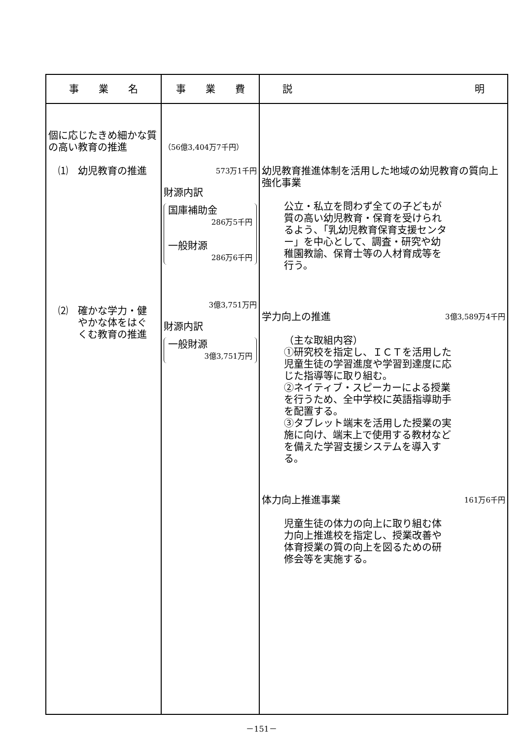| 事 業 名 | 事 業 費 | 説 明 |
| --- | --- | --- |
| 個に応じたきめ細かな質の高い教育の推進 ⑴ 幼児教育の推進 ⑵ 確かな学力・健 やかな体をはぐ くむ教育の推進 | （56億3,404万7千円） 573万1千円 財源内訳 国庫補助金 286万5千円 一般財源 286万6千円 3億3,751万円 財源内訳 一般財源 3億3,751万円 | 幼児教育推進体制を活用した地域の幼児教育の質向上強化事業 公立・私立を問わず全ての子どもが質の高い幼児教育・保育を受けられるよう、「乳幼児教育保育支援センター」を中心として、調査・研究や幼稚園教諭、保育士等の人材育成等を行う。 学力向上の推進 3億3,589万4千円 （主な取組内容） ①研究校を指定し、ＩＣＴを活用した児童生徒の学習進度や学習到達度に応じた指導等に取り組む。 ②ネイティブ・スピーカーによる授業を行うため、全中学校に英語指導助手を配置する。 ③タブレット端末を活用した授業の実施に向け、端末上で使用する教材などを備えた学習支援システムを導入する。 体力向上推進事業 161万6千円 児童生徒の体力の向上に取り組む体力向上推進校を指定し、授業改善や体育授業の質の向上を図るための研修会等を実施する。 |
－151－